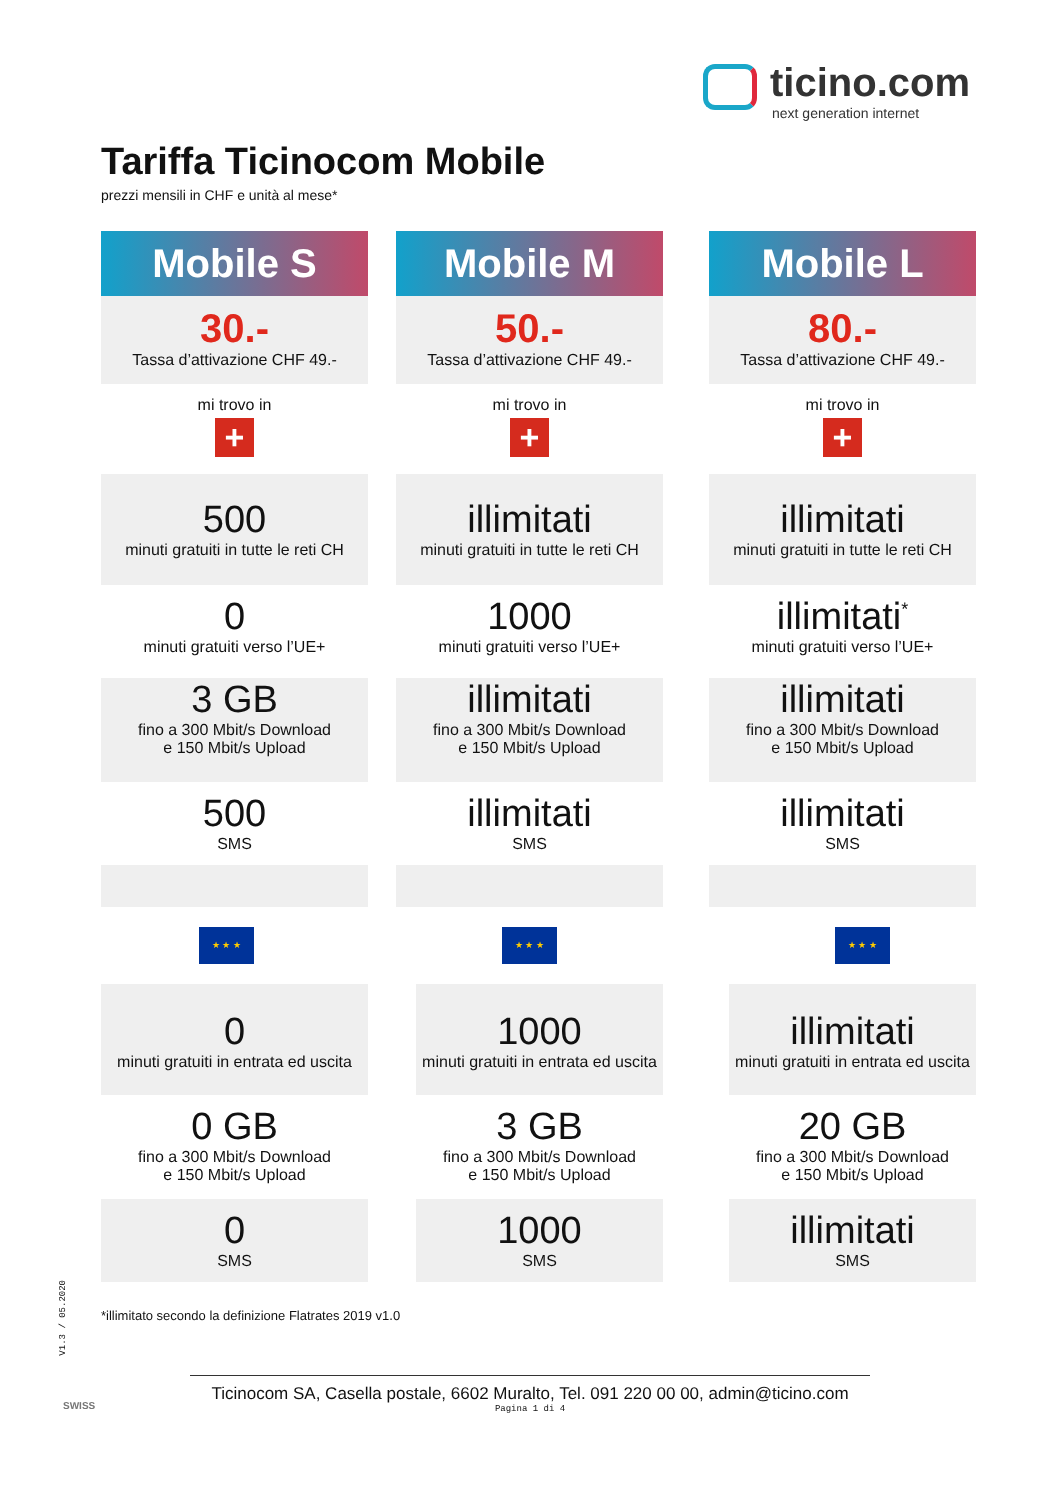ticino.com
next generation internet
Tariffa Ticinocom Mobile
prezzi mensili in CHF e unità al mese*
Mobile S
30.-
Tassa d’attivazione CHF 49.-
mi trovo in
+
500
minuti gratuiti in tutte le reti CH
0
minuti gratuiti verso l’UE+
3 GB
fino a 300 Mbit/s Download
e 150 Mbit/s Upload
500
SMS
★ ★ ★
0
minuti gratuiti in entrata ed uscita
0 GB
fino a 300 Mbit/s Download
e 150 Mbit/s Upload
0
SMS
Mobile M
50.-
Tassa d’attivazione CHF 49.-
mi trovo in
+
illimitati
minuti gratuiti in tutte le reti CH
1000
minuti gratuiti verso l’UE+
illimitati
fino a 300 Mbit/s Download
e 150 Mbit/s Upload
illimitati
SMS
★ ★ ★
1000
minuti gratuiti in entrata ed uscita
3 GB
fino a 300 Mbit/s Download
e 150 Mbit/s Upload
1000
SMS
Mobile L
80.-
Tassa d’attivazione CHF 49.-
mi trovo in
+
illimitati
minuti gratuiti in tutte le reti CH
illimitati<sup>*</sup>
minuti gratuiti verso l’UE+
illimitati
fino a 300 Mbit/s Download
e 150 Mbit/s Upload
illimitati
SMS
★ ★ ★
illimitati
minuti gratuiti in entrata ed uscita
20 GB
fino a 300 Mbit/s Download
e 150 Mbit/s Upload
illimitati
SMS
V1.3 / 05.2020
*illimitato secondo la definizione Flatrates 2019 v1.0
SWISS
Ticinocom SA, Casella postale, 6602 Muralto, Tel. 091 220 00 00, admin@ticino.com
Pagina 1 di 4